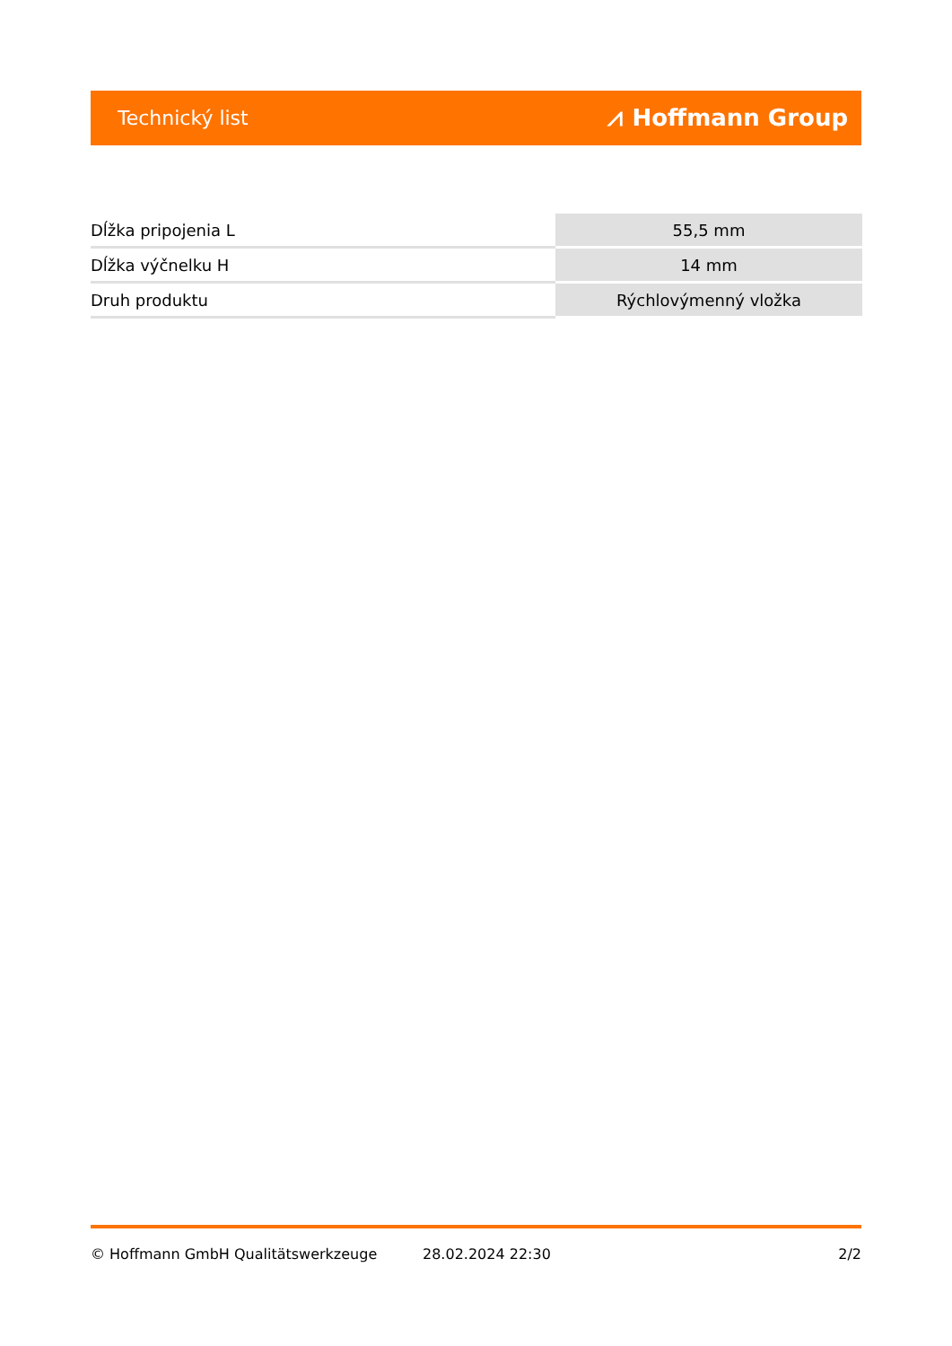Technický list ⩘ Hoffmann Group
| Dĺžka pripojenia L | 55,5 mm |
| Dĺžka výčnelku H | 14 mm |
| Druh produktu | Rýchlovýmenný vložka |
© Hoffmann GmbH Qualitätswerkzeuge 28.02.2024 22:30 2/2